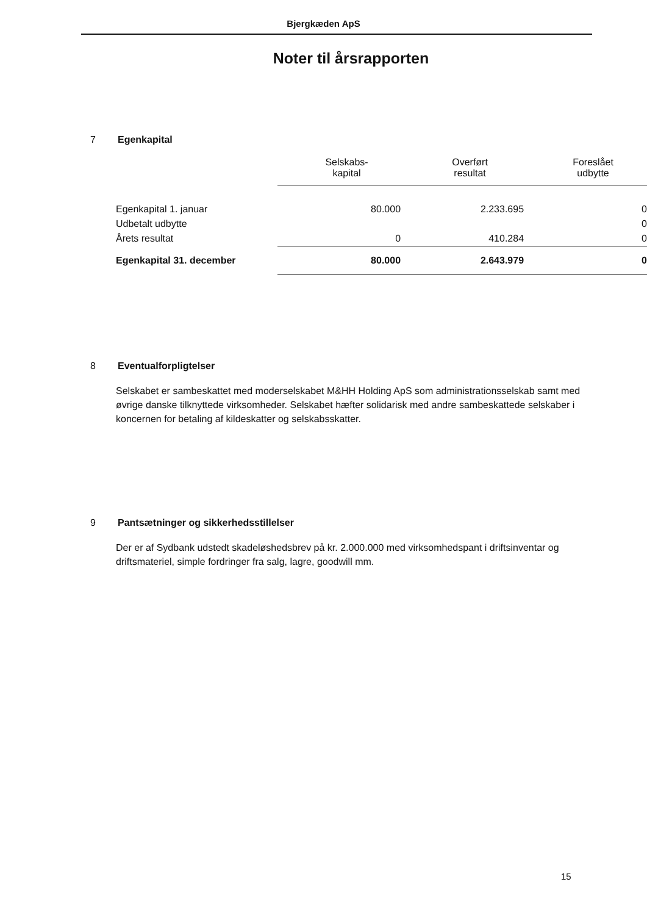Bjergkæden ApS
Noter til årsrapporten
7 Egenkapital
| | Selskabs- kapital | Overført resultat | Foreslået udbytte |
| --- | --- | --- | --- |
| Egenkapital 1. januar | 80.000 | 2.233.695 | 0 |
| Udbetalt udbytte | | | 0 |
| Årets resultat | 0 | 410.284 | 0 |
| Egenkapital 31. december | 80.000 | 2.643.979 | 0 |
8 Eventualforpligtelser
Selskabet er sambeskattet med moderselskabet M&HH Holding ApS som administrationsselskab samt med øvrige danske tilknyttede virksomheder. Selskabet hæfter solidarisk med andre sambeskattede selskaber i koncernen for betaling af kildeskatter og selskabsskatter.
9 Pantsætninger og sikkerhedsstillelser
Der er af Sydbank udstedt skadeløshedsbrev på kr. 2.000.000 med virksomhedspant i driftsinventar og driftsmateriel, simple fordringer fra salg, lagre, goodwill mm.
15